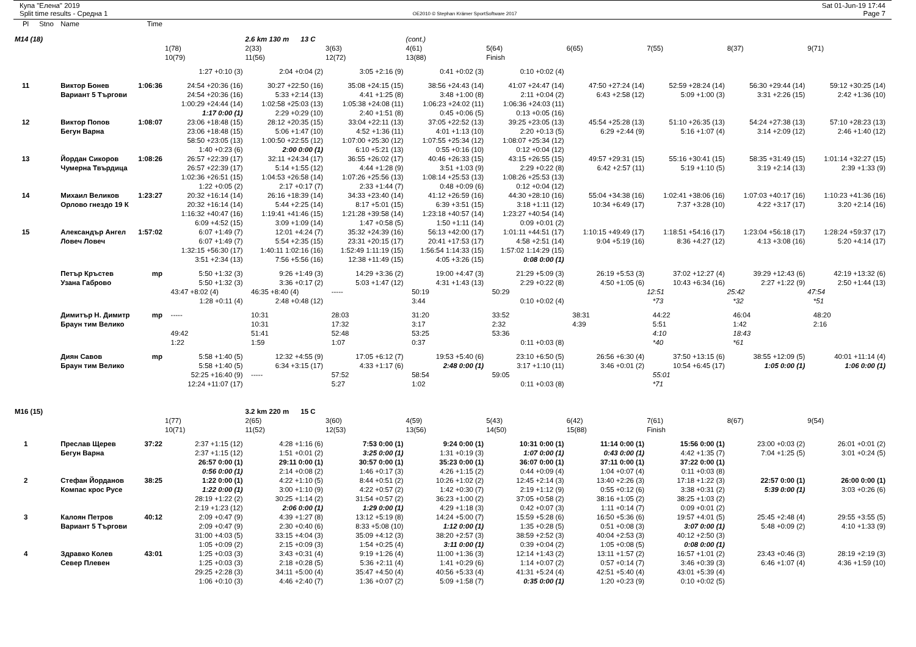Купа "Елена" 2019
Split time results - Средна 1
OE2010 © Stephan Krämer SportSoftware 2017
Sat 01-Jun-19 17:44
Page 7
| Pl | Stno | Name | Time | | | | | | | | | |
| --- | --- | --- | --- | --- | --- | --- | --- | --- | --- | --- | --- | --- |
| M14 (18) | | | | | 2.6 km 130 m 13 C | | (cont.) | | | | | |
| | | | | 1(78) | 2(33) | 3(63) | 4(61) | 5(64) | 6(65) | 7(55) | 8(37) | 9(71) |
| | | | | 10(79) | 11(56) | 12(72) | 13(88) | Finish | | | | |
| | | | | 1:27 +0:10 (3) | 2:04 +0:04 (2) | 3:05 +2:16 (9) | 0:41 +0:02 (3) | 0:10 +0:02 (4) | | | | |
| 11 | | Виктор Бонев | 1:06:36 | 24:54 +20:36 (16) | 30:27 +22:50 (16) | 35:08 +24:15 (15) | 38:56 +24:43 (14) | 41:07 +24:47 (14) | 47:50 +27:24 (14) | 52:59 +28:24 (14) | 56:30 +29:44 (14) | 59:12 +30:25 (14) |
| | | Вариант 5 Търгови | | 24:54 +20:36 (16) | 5:33 +2:14 (13) | 4:41 +1:25 (8) | 3:48 +1:00 (8) | 2:11 +0:04 (2) | 6:43 +2:58 (12) | 5:09 +1:00 (3) | 3:31 +2:26 (15) | 2:42 +1:36 (10) |
| | | | | 1:00:29 +24:44 (14) | 1:02:58 +25:03 (13) | 1:05:38 +24:08 (11) | 1:06:23 +24:02 (11) | 1:06:36 +24:03 (11) | | | | |
| | | | | 1:17 0:00 (1) | 2:29 +0:29 (10) | 2:40 +1:51 (8) | 0:45 +0:06 (5) | 0:13 +0:05 (16) | | | | |
| 12 | | Виктор Попов | 1:08:07 | 23:06 +18:48 (15) | 28:12 +20:35 (15) | 33:04 +22:11 (13) | 37:05 +22:52 (13) | 39:25 +23:05 (13) | 45:54 +25:28 (13) | 51:10 +26:35 (13) | 54:24 +27:38 (13) | 57:10 +28:23 (13) |
| | | Бегун Варна | | 23:06 +18:48 (15) | 5:06 +1:47 (10) | 4:52 +1:36 (11) | 4:01 +1:13 (10) | 2:20 +0:13 (5) | 6:29 +2:44 (9) | 5:16 +1:07 (4) | 3:14 +2:09 (12) | 2:46 +1:40 (12) |
| | | | | 58:50 +23:05 (13) | 1:00:50 +22:55 (12) | 1:07:00 +25:30 (12) | 1:07:55 +25:34 (12) | 1:08:07 +25:34 (12) | | | | |
| | | | | 1:40 +0:23 (6) | 2:00 0:00 (1) | 6:10 +5:21 (13) | 0:55 +0:16 (10) | 0:12 +0:04 (12) | | | | |
| 13 | | Йордан Сикоров | 1:08:26 | 26:57 +22:39 (17) | 32:11 +24:34 (17) | 36:55 +26:02 (17) | 40:46 +26:33 (15) | 43:15 +26:55 (15) | 49:57 +29:31 (15) | 55:16 +30:41 (15) | 58:35 +31:49 (15) | 1:01:14 +32:27 (15) |
| | | Чумерна Твърдица | | 26:57 +22:39 (17) | 5:14 +1:55 (12) | 4:44 +1:28 (9) | 3:51 +1:03 (9) | 2:29 +0:22 (8) | 6:42 +2:57 (11) | 5:19 +1:10 (5) | 3:19 +2:14 (13) | 2:39 +1:33 (9) |
| | | | | 1:02:36 +26:51 (15) | 1:04:53 +26:58 (14) | 1:07:26 +25:56 (13) | 1:08:14 +25:53 (13) | 1:08:26 +25:53 (13) | | | | |
| | | | | 1:22 +0:05 (2) | 2:17 +0:17 (7) | 2:33 +1:44 (7) | 0:48 +0:09 (6) | 0:12 +0:04 (12) | | | | |
| 14 | | Михаил Великов | 1:23:27 | 20:32 +16:14 (14) | 26:16 +18:39 (14) | 34:33 +23:40 (14) | 41:12 +26:59 (16) | 44:30 +28:10 (16) | 55:04 +34:38 (16) | 1:02:41 +38:06 (16) | 1:07:03 +40:17 (16) | 1:10:23 +41:36 (16) |
| | | Орлово гнездо 19 К | | 20:32 +16:14 (14) | 5:44 +2:25 (14) | 8:17 +5:01 (15) | 6:39 +3:51 (15) | 3:18 +1:11 (12) | 10:34 +6:49 (17) | 7:37 +3:28 (10) | 4:22 +3:17 (17) | 3:20 +2:14 (16) |
| | | | | 1:16:32 +40:47 (16) | 1:19:41 +41:46 (15) | 1:21:28 +39:58 (14) | 1:23:18 +40:57 (14) | 1:23:27 +40:54 (14) | | | | |
| | | | | 6:09 +4:52 (15) | 3:09 +1:09 (14) | 1:47 +0:58 (5) | 1:50 +1:11 (14) | 0:09 +0:01 (2) | | | | |
| 15 | | Александър Ангел | 1:57:02 | 6:07 +1:49 (7) | 12:01 +4:24 (7) | 35:32 +24:39 (16) | 56:13 +42:00 (17) | 1:01:11 +44:51 (17) | 1:10:15 +49:49 (17) | 1:18:51 +54:16 (17) | 1:23:04 +56:18 (17) | 1:28:24 +59:37 (17) |
| | | Ловеч Ловеч | | 6:07 +1:49 (7) | 5:54 +2:35 (15) | 23:31 +20:15 (17) | 20:41 +17:53 (17) | 4:58 +2:51 (14) | 9:04 +5:19 (16) | 8:36 +4:27 (12) | 4:13 +3:08 (16) | 5:20 +4:14 (17) |
| | | | | 1:32:15 +56:30 (17) | 1:40:11 1:02:16 (16) | 1:52:49 1:11:19 (15) | 1:56:54 1:14:33 (15) | 1:57:02 1:14:29 (15) | | | | |
| | | | | 3:51 +2:34 (13) | 7:56 +5:56 (16) | 12:38 +11:49 (15) | 4:05 +3:26 (15) | 0:08 0:00 (1) | | | | |
| | | Петър Кръстев | mp | 5:50 +1:32 (3) | 9:26 +1:49 (3) | 14:29 +3:36 (2) | 19:00 +4:47 (3) | 21:29 +5:09 (3) | 26:19 +5:53 (3) | 37:02 +12:27 (4) | 39:29 +12:43 (6) | 42:19 +13:32 (6) |
| | | Узана Габрово | | 5:50 +1:32 (3) | 3:36 +0:17 (2) | 5:03 +1:47 (12) | 4:31 +1:43 (13) | 2:29 +0:22 (8) | 4:50 +1:05 (6) | 10:43 +6:34 (16) | 2:27 +1:22 (9) | 2:50 +1:44 (13) |
| | | | | 43:47 +8:02 (4) | 46:35 +8:40 (4) | ----- | 50:19 | 50:29 | | 12:51 | 25:42 | 47:54 |
| | | | | 1:28 +0:11 (4) | 2:48 +0:48 (12) | | 3:44 | 0:10 +0:02 (4) | | *73 | *32 | *51 |
| | | Димитър Н. Димитр | mp | ----- | 10:31 | 28:03 | 31:20 | 33:52 | 38:31 | 44:22 | 46:04 | 48:20 |
| | | Браун тим Велико | | | 10:31 | 17:32 | 3:17 | 2:32 | 4:39 | 5:51 | 1:42 | 2:16 |
| | | | | 49:42 | 51:41 | 52:48 | 53:25 | 53:36 | | 4:10 | 18:43 | |
| | | | | 1:22 | 1:59 | 1:07 | 0:37 | 0:11 +0:03 (8) | | *40 | *61 | |
| | | Диян Савов | mp | 5:58 +1:40 (5) | 12:32 +4:55 (9) | 17:05 +6:12 (7) | 19:53 +5:40 (6) | 23:10 +6:50 (5) | 26:56 +6:30 (4) | 37:50 +13:15 (6) | 38:55 +12:09 (5) | 40:01 +11:14 (4) |
| | | Браун тим Велико | | 5:58 +1:40 (5) | 6:34 +3:15 (17) | 4:33 +1:17 (6) | 2:48 0:00 (1) | 3:17 +1:10 (11) | 3:46 +0:01 (2) | 10:54 +6:45 (17) | 1:05 0:00 (1) | 1:06 0:00 (1) |
| | | | | 52:25 +16:40 (9) | ----- | 57:52 | 58:54 | 59:05 | | 55:01 | | |
| | | | | 12:24 +11:07 (17) | | 5:27 | 1:02 | 0:11 +0:03 (8) | | *71 | | |
| M16 (15) | | | | | 3.2 km 220 m 15 C | | | | | | | |
| | | | | 1(77) | 2(65) | 3(60) | 4(59) | 5(43) | 6(42) | 7(61) | 8(67) | 9(54) |
| | | | | 10(71) | 11(52) | 12(53) | 13(56) | 14(50) | 15(88) | Finish | | |
| 1 | | Преслав Щерев | 37:22 | 2:37 +1:15 (12) | 4:28 +1:16 (6) | 7:53 0:00 (1) | 9:24 0:00 (1) | 10:31 0:00 (1) | 11:14 0:00 (1) | 15:56 0:00 (1) | 23:00 +0:03 (2) | 26:01 +0:01 (2) |
| | | Бегун Варна | | 2:37 +1:15 (12) | 1:51 +0:01 (2) | 3:25 0:00 (1) | 1:31 +0:19 (3) | 1:07 0:00 (1) | 0:43 0:00 (1) | 4:42 +1:35 (7) | 7:04 +1:25 (5) | 3:01 +0:24 (5) |
| | | | | 26:57 0:00 (1) | 29:11 0:00 (1) | 30:57 0:00 (1) | 35:23 0:00 (1) | 36:07 0:00 (1) | 37:11 0:00 (1) | 37:22 0:00 (1) | | |
| | | | | 0:56 0:00 (1) | 2:14 +0:08 (2) | 1:46 +0:17 (3) | 4:26 +1:15 (2) | 0:44 +0:09 (4) | 1:04 +0:07 (4) | 0:11 +0:03 (8) | | |
| 2 | | Стефан Йорданов | 38:25 | 1:22 0:00 (1) | 4:22 +1:10 (5) | 8:44 +0:51 (2) | 10:26 +1:02 (2) | 12:45 +2:14 (3) | 13:40 +2:26 (3) | 17:18 +1:22 (3) | 22:57 0:00 (1) | 26:00 0:00 (1) |
| | | Компас крос Русе | | 1:22 0:00 (1) | 3:00 +1:10 (9) | 4:22 +0:57 (2) | 1:42 +0:30 (7) | 2:19 +1:12 (9) | 0:55 +0:12 (6) | 3:38 +0:31 (2) | 5:39 0:00 (1) | 3:03 +0:26 (6) |
| | | | | 28:19 +1:22 (2) | 30:25 +1:14 (2) | 31:54 +0:57 (2) | 36:23 +1:00 (2) | 37:05 +0:58 (2) | 38:16 +1:05 (2) | 38:25 +1:03 (2) | | |
| | | | | 2:19 +1:23 (12) | 2:06 0:00 (1) | 1:29 0:00 (1) | 4:29 +1:18 (3) | 0:42 +0:07 (3) | 1:11 +0:14 (7) | 0:09 +0:01 (2) | | |
| 3 | | Калоян Петров | 40:12 | 2:09 +0:47 (9) | 4:39 +1:27 (8) | 13:12 +5:19 (8) | 14:24 +5:00 (7) | 15:59 +5:28 (6) | 16:50 +5:36 (6) | 19:57 +4:01 (5) | 25:45 +2:48 (4) | 29:55 +3:55 (5) |
| | | Вариант 5 Търгови | | 2:09 +0:47 (9) | 2:30 +0:40 (6) | 8:33 +5:08 (10) | 1:12 0:00 (1) | 1:35 +0:28 (5) | 0:51 +0:08 (3) | 3:07 0:00 (1) | 5:48 +0:09 (2) | 4:10 +1:33 (9) |
| | | | | 31:00 +4:03 (5) | 33:15 +4:04 (3) | 35:09 +4:12 (3) | 38:20 +2:57 (3) | 38:59 +2:52 (3) | 40:04 +2:53 (3) | 40:12 +2:50 (3) | | |
| | | | | 1:05 +0:09 (2) | 2:15 +0:09 (3) | 1:54 +0:25 (4) | 3:11 0:00 (1) | 0:39 +0:04 (2) | 1:05 +0:08 (5) | 0:08 0:00 (1) | | |
| 4 | | Здравко Колев | 43:01 | 1:25 +0:03 (3) | 3:43 +0:31 (4) | 9:19 +1:26 (4) | 11:00 +1:36 (3) | 12:14 +1:43 (2) | 13:11 +1:57 (2) | 16:57 +1:01 (2) | 23:43 +0:46 (3) | 28:19 +2:19 (3) |
| | | Север Плевен | | 1:25 +0:03 (3) | 2:18 +0:28 (5) | 5:36 +2:11 (4) | 1:41 +0:29 (6) | 1:14 +0:07 (2) | 0:57 +0:14 (7) | 3:46 +0:39 (3) | 6:46 +1:07 (4) | 4:36 +1:59 (10) |
| | | | | 29:25 +2:28 (3) | 34:11 +5:00 (4) | 35:47 +4:50 (4) | 40:56 +5:33 (4) | 41:31 +5:24 (4) | 42:51 +5:40 (4) | 43:01 +5:39 (4) | | |
| | | | | 1:06 +0:10 (3) | 4:46 +2:40 (7) | 1:36 +0:07 (2) | 5:09 +1:58 (7) | 0:35 0:00 (1) | 1:20 +0:23 (9) | 0:10 +0:02 (5) | | |